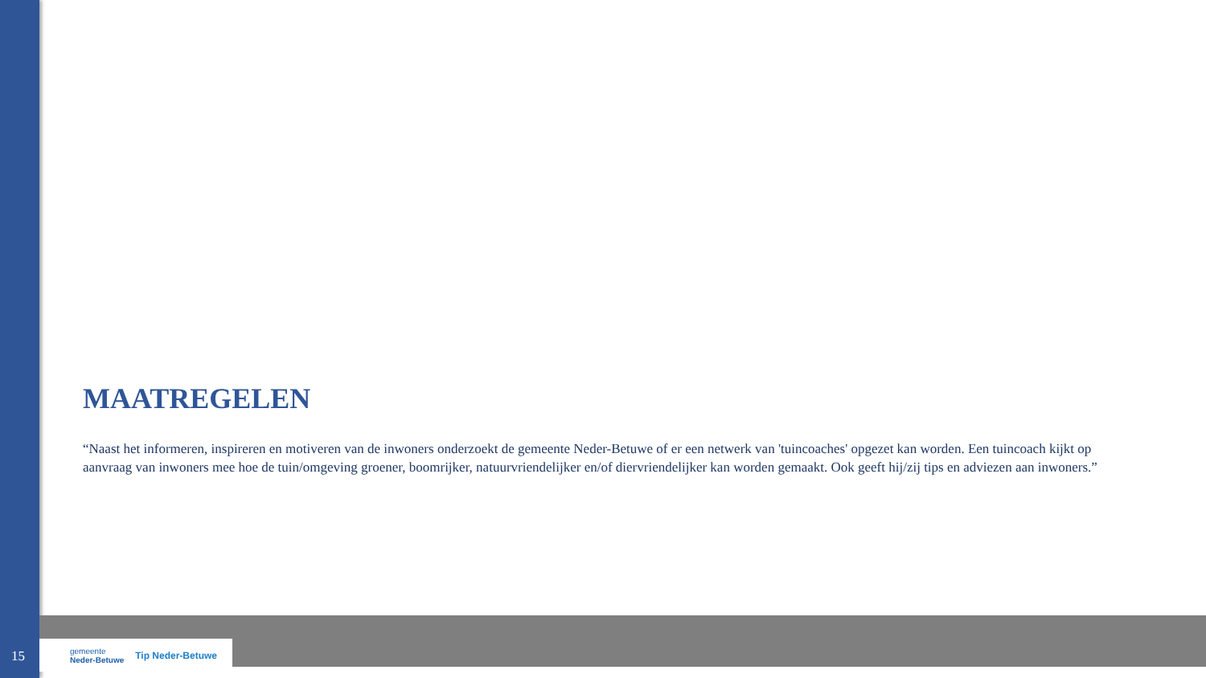MAATREGELEN
“Naast het informeren, inspireren en motiveren van de inwoners onderzoekt de gemeente Neder-Betuwe of er een netwerk van 'tuincoaches' opgezet kan worden. Een tuincoach kijkt op aanvraag van inwoners mee hoe de tuin/omgeving groener, boomrijker, natuurvriendelijker en/of diervriendelijker kan worden gemaakt. Ook geeft hij/zij tips en adviezen aan inwoners.”
15
gemeente
Neder-Betuwe
Tip Neder-Betuwe